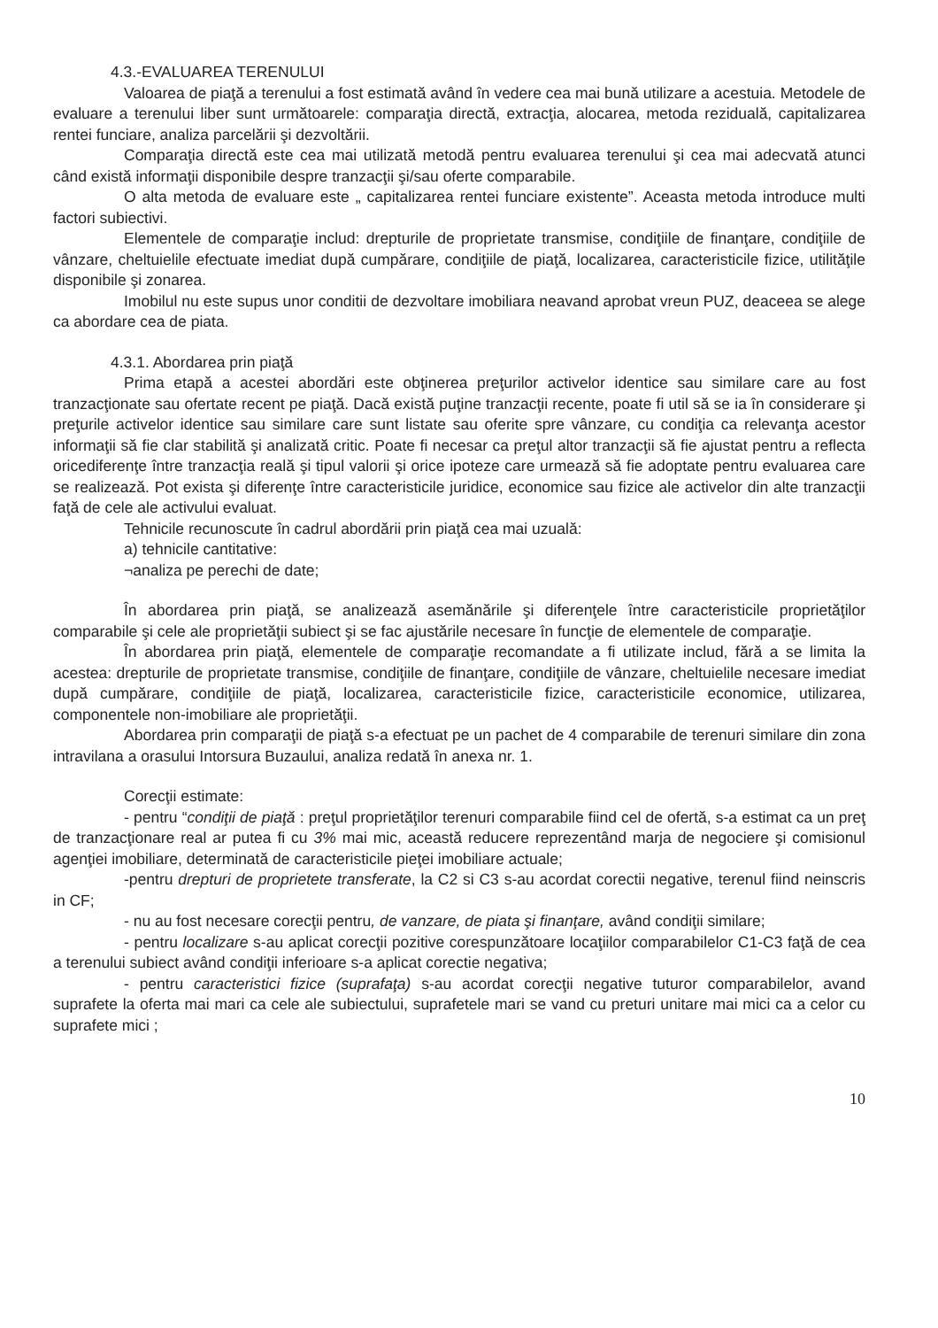4.3.-EVALUAREA TERENULUI
Valoarea de piaţă a terenului a fost estimată având în vedere cea mai bună utilizare a acestuia. Metodele de evaluare a terenului liber sunt următoarele: comparaţia directă, extracţia, alocarea, metoda reziduală, capitalizarea rentei funciare, analiza parcelării şi dezvoltării.
Comparaţia directă este cea mai utilizată metodă pentru evaluarea terenului şi cea mai adecvată atunci când există informaţii disponibile despre tranzacţii şi/sau oferte comparabile.
O alta metoda de evaluare este „ capitalizarea rentei funciare existente”. Aceasta metoda introduce multi factori subiectivi.
Elementele de comparaţie includ: drepturile de proprietate transmise, condiţiile de finanţare, condiţiile de vânzare, cheltuielile efectuate imediat după cumpărare, condiţiile de piaţă, localizarea, caracteristicile fizice, utilităţile disponibile şi zonarea.
Imobilul nu este supus unor conditii de dezvoltare imobiliara neavand aprobat vreun PUZ, deaceea se alege ca abordare cea de piata.
4.3.1. Abordarea prin piaţă
Prima etapă a acestei abordări este obţinerea preţurilor activelor identice sau similare care au fost tranzacţionate sau ofertate recent pe piaţă. Dacă există puţine tranzacţii recente, poate fi util să se ia în considerare şi preţurile activelor identice sau similare care sunt listate sau oferite spre vânzare, cu condiţia ca relevanţa acestor informaţii să fie clar stabilită şi analizată critic. Poate fi necesar ca preţul altor tranzacţii să fie ajustat pentru a reflecta oricediferenţe între tranzacţia reală şi tipul valorii şi orice ipoteze care urmează să fie adoptate pentru evaluarea care se realizează. Pot exista şi diferenţe între caracteristicile juridice, economice sau fizice ale activelor din alte tranzacţii faţă de cele ale activului evaluat.
Tehnicile recunoscute în cadrul abordării prin piaţă cea mai uzuală:
a) tehnicile cantitative:
¬analiza pe perechi de date;
În abordarea prin piaţă, se analizează asemănările şi diferenţele între caracteristicile proprietăţilor comparabile şi cele ale proprietăţii subiect şi se fac ajustările necesare în funcţie de elementele de comparaţie.
În abordarea prin piaţă, elementele de comparaţie recomandate a fi utilizate includ, fără a se limita la acestea: drepturile de proprietate transmise, condiţiile de finanţare, condiţiile de vânzare, cheltuielile necesare imediat după cumpărare, condiţiile de piaţă, localizarea, caracteristicile fizice, caracteristicile economice, utilizarea, componentele non-imobiliare ale proprietăţii.
Abordarea prin comparaţii de piaţă s-a efectuat pe un pachet de 4 comparabile de terenuri similare din zona intravilana a orasului Intorsura Buzaului, analiza redată în anexa nr. 1.
Corecţii estimate:
- pentru “condiţii de piaţă : preţul proprietăţilor terenuri comparabile fiind cel de ofertă, s-a estimat ca un preţ de tranzacţionare real ar putea fi cu 3% mai mic, această reducere reprezentând marja de negociere şi comisionul agenţiei imobiliare, determinată de caracteristicile pieţei imobiliare actuale;
-pentru drepturi de proprietete transferate, la C2 si C3 s-au acordat corectii negative, terenul fiind neinscris in CF;
- nu au fost necesare corecţii pentru, de vanzare, de piata şi finanţare, având condiţii similare;
- pentru localizare s-au aplicat corecţii pozitive corespunzătoare locaţiilor comparabilelor C1-C3 faţă de cea a terenului subiect având condiţii inferioare s-a aplicat corectie negativa;
- pentru caracteristici fizice (suprafaţa) s-au acordat corecţii negative tuturor comparabilelor, avand suprafete la oferta mai mari ca cele ale subiectului, suprafetele mari se vand cu preturi unitare mai mici ca a celor cu suprafete mici ;
10